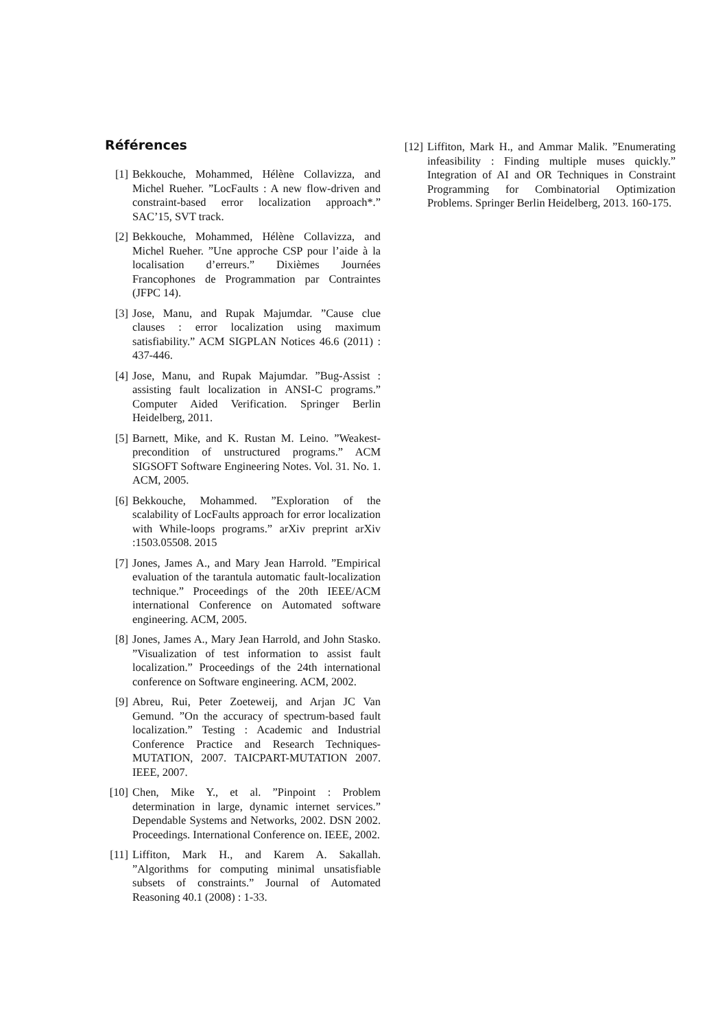Références
[1] Bekkouche, Mohammed, Hélène Collavizza, and Michel Rueher. ”LocFaults : A new flow-driven and constraint-based error localization approach*.” SAC’15, SVT track.
[2] Bekkouche, Mohammed, Hélène Collavizza, and Michel Rueher. ”Une approche CSP pour l’aide à la localisation d’erreurs.” Dixièmes Journées Francophones de Programmation par Contraintes (JFPC 14).
[3] Jose, Manu, and Rupak Majumdar. ”Cause clue clauses : error localization using maximum satisfiability.” ACM SIGPLAN Notices 46.6 (2011) : 437-446.
[4] Jose, Manu, and Rupak Majumdar. ”Bug-Assist : assisting fault localization in ANSI-C programs.” Computer Aided Verification. Springer Berlin Heidelberg, 2011.
[5] Barnett, Mike, and K. Rustan M. Leino. ”Weakest-precondition of unstructured programs.” ACM SIGSOFT Software Engineering Notes. Vol. 31. No. 1. ACM, 2005.
[6] Bekkouche, Mohammed. ”Exploration of the scalability of LocFaults approach for error localization with While-loops programs.” arXiv preprint arXiv :1503.05508. 2015
[7] Jones, James A., and Mary Jean Harrold. ”Empirical evaluation of the tarantula automatic fault-localization technique.” Proceedings of the 20th IEEE/ACM international Conference on Automated software engineering. ACM, 2005.
[8] Jones, James A., Mary Jean Harrold, and John Stasko. ”Visualization of test information to assist fault localization.” Proceedings of the 24th international conference on Software engineering. ACM, 2002.
[9] Abreu, Rui, Peter Zoeteweij, and Arjan JC Van Gemund. ”On the accuracy of spectrum-based fault localization.” Testing : Academic and Industrial Conference Practice and Research Techniques-MUTATION, 2007. TAICPART-MUTATION 2007. IEEE, 2007.
[10] Chen, Mike Y., et al. ”Pinpoint : Problem determination in large, dynamic internet services.” Dependable Systems and Networks, 2002. DSN 2002. Proceedings. International Conference on. IEEE, 2002.
[11] Liffiton, Mark H., and Karem A. Sakallah. ”Algorithms for computing minimal unsatisfiable subsets of constraints.” Journal of Automated Reasoning 40.1 (2008) : 1-33.
[12] Liffiton, Mark H., and Ammar Malik. ”Enumerating infeasibility : Finding multiple muses quickly.” Integration of AI and OR Techniques in Constraint Programming for Combinatorial Optimization Problems. Springer Berlin Heidelberg, 2013. 160-175.